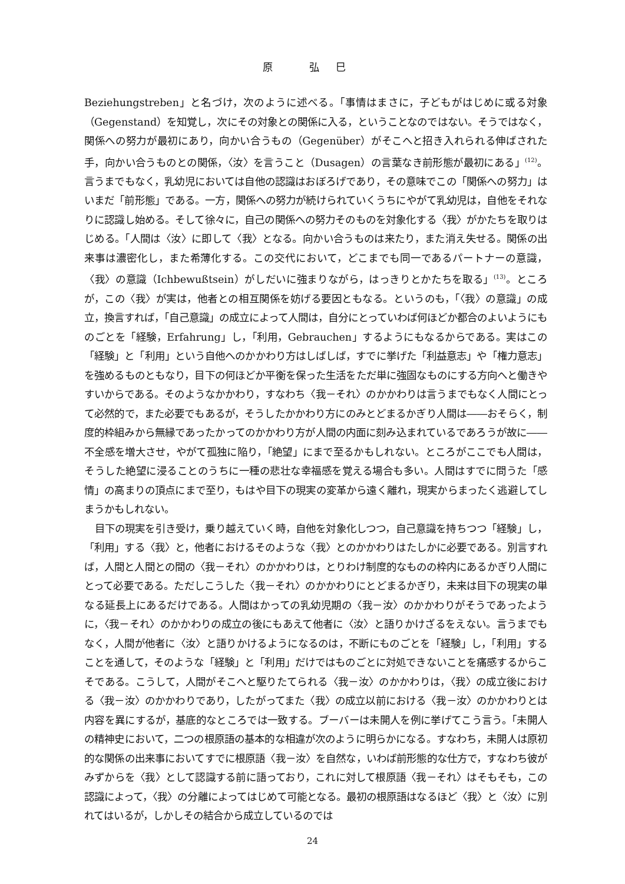原 弘巳
Beziehungstreben」と名づけ，次のように述べる。「事情はまさに，子どもがはじめに或る対象（Gegenstand）を知覚し，次にその対象との関係に入る，ということなのではない。そうではなく，関係への努力が最初にあり，向かい合うもの（Gegenüber）がそこへと招き入れられる伸ばされた手，向かい合うものとの関係，〈汝〉を言うこと（Dusagen）の言葉なき前形態が最初にある」<sup>(12)</sup>。言うまでもなく，乳幼児においては自他の認識はおぼろげであり，その意味でこの「関係への努力」はいまだ「前形態」である。一方，関係への努力が続けられていくうちにやがて乳幼児は，自他をそれなりに認識し始める。そして徐々に，自己の関係への努力そのものを対象化する〈我〉がかたちを取りはじめる。「人間は〈汝〉に即して〈我〉となる。向かい合うものは来たり，また消え失せる。関係の出来事は濃密化し，また希薄化する。この交代において，どこまでも同一であるパートナーの意識，〈我〉の意識（Ichbewußtsein）がしだいに強まりながら，はっきりとかたちを取る」<sup>(13)</sup>。ところが，この〈我〉が実は，他者との相互関係を妨げる要因ともなる。というのも，「〈我〉の意識」の成立，換言すれば，「自己意識」の成立によって人間は，自分にとっていわば何ほどか都合のよいようにものごとを「経験，Erfahrung」し，「利用，Gebrauchen」するようにもなるからである。実はこの「経験」と「利用」という自他へのかかわり方はしばしば，すでに挙げた「利益意志」や「権力意志」を強めるものともなり，目下の何ほどか平衡を保った生活をただ単に強固なものにする方向へと働きやすいからである。そのようなかかわり，すなわち〈我－それ〉のかかわりは言うまでもなく人間にとって必然的で，また必要でもあるが，そうしたかかわり方にのみとどまるかぎり人間は――おそらく，制度的枠組みから無縁であったかってのかかわり方が人間の内面に刻み込まれているであろうが故に――不全感を増大させ，やがて孤独に陥り，「絶望」にまで至るかもしれない。ところがここでも人間は，そうした絶望に浸ることのうちに一種の悲壮な幸福感を覚える場合も多い。人間はすでに問うた「感情」の高まりの頂点にまで至り，もはや目下の現実の変革から遠く離れ，現実からまったく逃避してしまうかもしれない。
目下の現実を引き受け，乗り越えていく時，自他を対象化しつつ，自己意識を持ちつつ「経験」し，「利用」する〈我〉と，他者におけるそのような〈我〉とのかかわりはたしかに必要である。別言すれば，人間と人間との間の〈我－それ〉のかかわりは，とりわけ制度的なものの枠内にあるかぎり人間にとって必要である。ただしこうした〈我－それ〉のかかわりにとどまるかぎり，未来は目下の現実の単なる延長上にあるだけである。人間はかっての乳幼児期の〈我－汝〉のかかわりがそうであったように，〈我－それ〉のかかわりの成立の後にもあえて他者に〈汝〉と語りかけざるをえない。言うまでもなく，人間が他者に〈汝〉と語りかけるようになるのは，不断にものごとを「経験」し，「利用」することを通して，そのような「経験」と「利用」だけではものごとに対処できないことを痛感するからこそである。こうして，人間がそこへと駆りたてられる〈我－汝〉のかかわりは，〈我〉の成立後における〈我－汝〉のかかわりであり，したがってまた〈我〉の成立以前における〈我－汝〉のかかわりとは内容を異にするが，基底的なところでは一致する。ブーバーは未開人を例に挙げてこう言う。「未開人の精神史において，二つの根原語の基本的な相違が次のように明らかになる。すなわち，未開人は原初的な関係の出来事においてすでに根原語〈我－汝〉を自然な，いわば前形態的な仕方で，すなわち彼がみずからを〈我〉として認識する前に語っており，これに対して根原語〈我－それ〉はそもそも，この認識によって，〈我〉の分離によってはじめて可能となる。最初の根原語はなるほど〈我〉と〈汝〉に別れてはいるが，しかしその結合から成立しているのでは
24